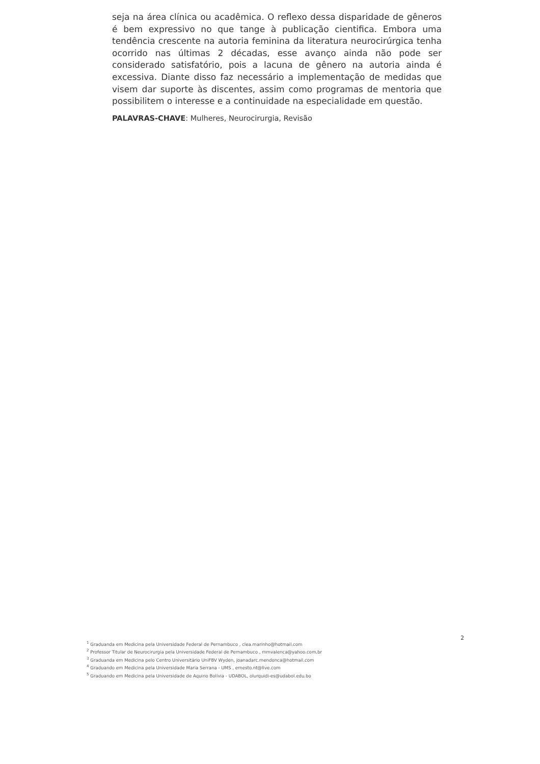seja na área clínica ou acadêmica. O reflexo dessa disparidade de gêneros é bem expressivo no que tange à publicação cientifica. Embora uma tendência crescente na autoria feminina da literatura neurocirúrgica tenha ocorrido nas últimas 2 décadas, esse avanço ainda não pode ser considerado satisfatório, pois a lacuna de gênero na autoria ainda é excessiva. Diante disso faz necessário a implementação de medidas que visem dar suporte às discentes, assim como programas de mentoria que possibilitem o interesse e a continuidade na especialidade em questão.
PALAVRAS-CHAVE: Mulheres, Neurocirurgia, Revisão
2
<sup>1</sup> Graduanda em Medicina pela Universidade Federal de Pernambuco , clea.marinho@hotmail.com
<sup>2</sup> Professor Titular de Neurocirurgia pela Universidade Federal de Pernambuco , mmvalenca@yahoo.com.br
<sup>3</sup> Graduanda em Medicina pelo Centro Universitário UniFBV Wyden, joanadarc.mendonca@hotmail.com
<sup>4</sup> Graduando em Medicina pela Universidade Maria Serrana - UMS , ernesto.nt@live.com
<sup>5</sup> Graduando em Medicina pela Universidade de Aquino Bolívia - UDABOL, olurquidi-es@udabol.edu.bo